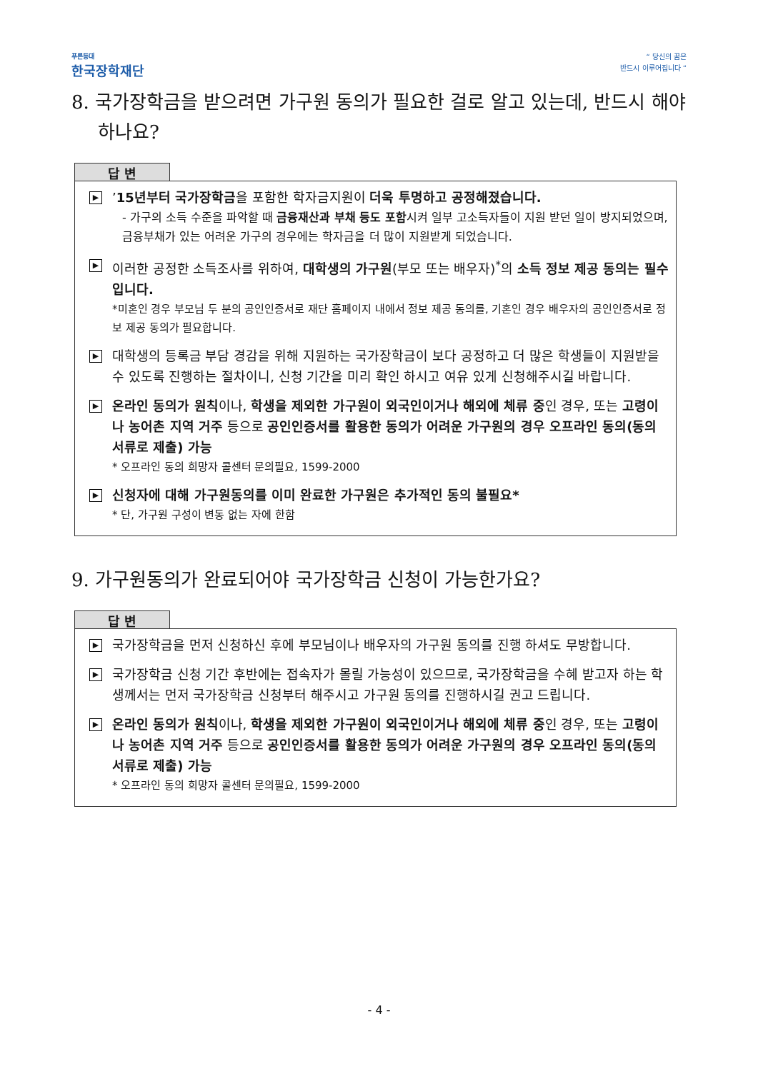푸른등대
한국장학재단
“ 당신의 꿈은
반드시 이루어집니다 ”
8. 국가장학금을 받으려면 가구원 동의가 필요한 걸로 알고 있는데, 반드시 해야 하나요?
답 변
▶
’15년부터 국가장학금을 포함한 학자금지원이 더욱 투명하고 공정해졌습니다.
- 가구의 소득 수준을 파악할 때 금융재산과 부채 등도 포함시켜 일부 고소득자들이 지원 받던 일이 방지되었으며, 금융부채가 있는 어려운 가구의 경우에는 학자금을 더 많이 지원받게 되었습니다.
▶
이러한 공정한 소득조사를 위하여, 대학생의 가구원(부모 또는 배우자)<sup>*</sup>의 소득 정보 제공 동의는 필수입니다.
*미혼인 경우 부모님 두 분의 공인인증서로 재단 홈페이지 내에서 정보 제공 동의를, 기혼인 경우 배우자의 공인인증서로 정보 제공 동의가 필요합니다.
▶
대학생의 등록금 부담 경감을 위해 지원하는 국가장학금이 보다 공정하고 더 많은 학생들이 지원받을 수 있도록 진행하는 절차이니, 신청 기간을 미리 확인 하시고 여유 있게 신청해주시길 바랍니다.
▶
온라인 동의가 원칙이나, 학생을 제외한 가구원이 외국인이거나 해외에 체류 중인 경우, 또는 고령이나 농어촌 지역 거주 등으로 공인인증서를 활용한 동의가 어려운 가구원의 경우 오프라인 동의(동의서류로 제출) 가능
* 오프라인 동의 희망자 콜센터 문의필요, 1599-2000
▶
신청자에 대해 가구원동의를 이미 완료한 가구원은 추가적인 동의 불필요*
* 단, 가구원 구성이 변동 없는 자에 한함
9. 가구원동의가 완료되어야 국가장학금 신청이 가능한가요?
답 변
▶
국가장학금을 먼저 신청하신 후에 부모님이나 배우자의 가구원 동의를 진행 하셔도 무방합니다.
▶
국가장학금 신청 기간 후반에는 접속자가 몰릴 가능성이 있으므로, 국가장학금을 수혜 받고자 하는 학생께서는 먼저 국가장학금 신청부터 해주시고 가구원 동의를 진행하시길 권고 드립니다.
▶
온라인 동의가 원칙이나, 학생을 제외한 가구원이 외국인이거나 해외에 체류 중인 경우, 또는 고령이나 농어촌 지역 거주 등으로 공인인증서를 활용한 동의가 어려운 가구원의 경우 오프라인 동의(동의서류로 제출) 가능
* 오프라인 동의 희망자 콜센터 문의필요, 1599-2000
- 4 -